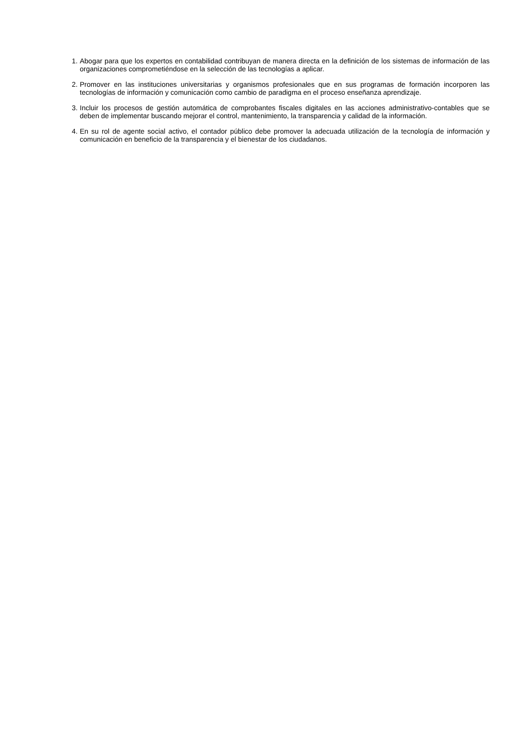1. Abogar para que los expertos en contabilidad contribuyan de manera directa en la definición de los sistemas de información de las organizaciones comprometiéndose en la selección de las tecnologías a aplicar.
2. Promover en las instituciones universitarias y organismos profesionales que en sus programas de formación incorporen las tecnologías de información y comunicación como cambio de paradigma en el proceso enseñanza aprendizaje.
3. Incluir los procesos de gestión automática de comprobantes fiscales digitales en las acciones administrativo-contables que se deben de implementar buscando mejorar el control, mantenimiento, la transparencia y calidad de la información.
4. En su rol de agente social activo, el contador público debe promover la adecuada utilización de la tecnología de información y comunicación en beneficio de la transparencia y el bienestar de los ciudadanos.